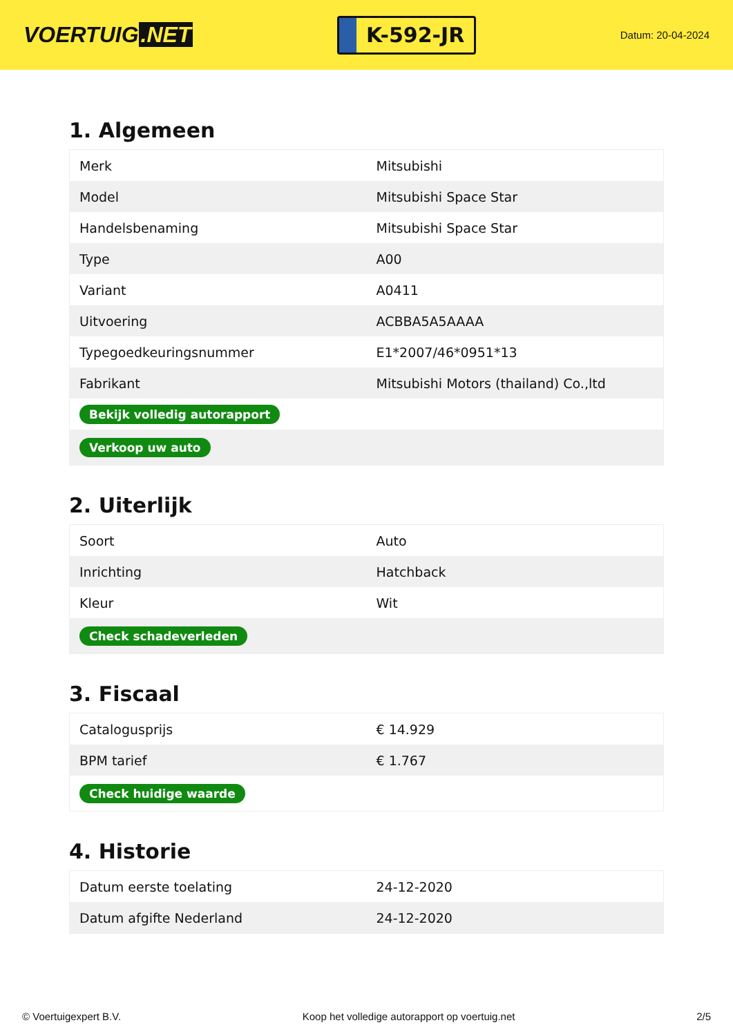VOERTUIG.NET
K-592-JR
Datum: 20-04-2024
1. Algemeen
| Merk | Mitsubishi |
| Model | Mitsubishi Space Star |
| Handelsbenaming | Mitsubishi Space Star |
| Type | A00 |
| Variant | A0411 |
| Uitvoering | ACBBA5A5AAAA |
| Typegoedkeuringsnummer | E1*2007/46*0951*13 |
| Fabrikant | Mitsubishi Motors (thailand) Co.,ltd |
| Bekijk volledig autorapport | |
| Verkoop uw auto | |
2. Uiterlijk
| Soort | Auto |
| Inrichting | Hatchback |
| Kleur | Wit |
| Check schadeverleden | |
3. Fiscaal
| Catalogusprijs | € 14.929 |
| BPM tarief | € 1.767 |
| Check huidige waarde | |
4. Historie
| Datum eerste toelating | 24-12-2020 |
| Datum afgifte Nederland | 24-12-2020 |
© Voertuigexpert B.V. Koop het volledige autorapport op voertuig.net 2/5